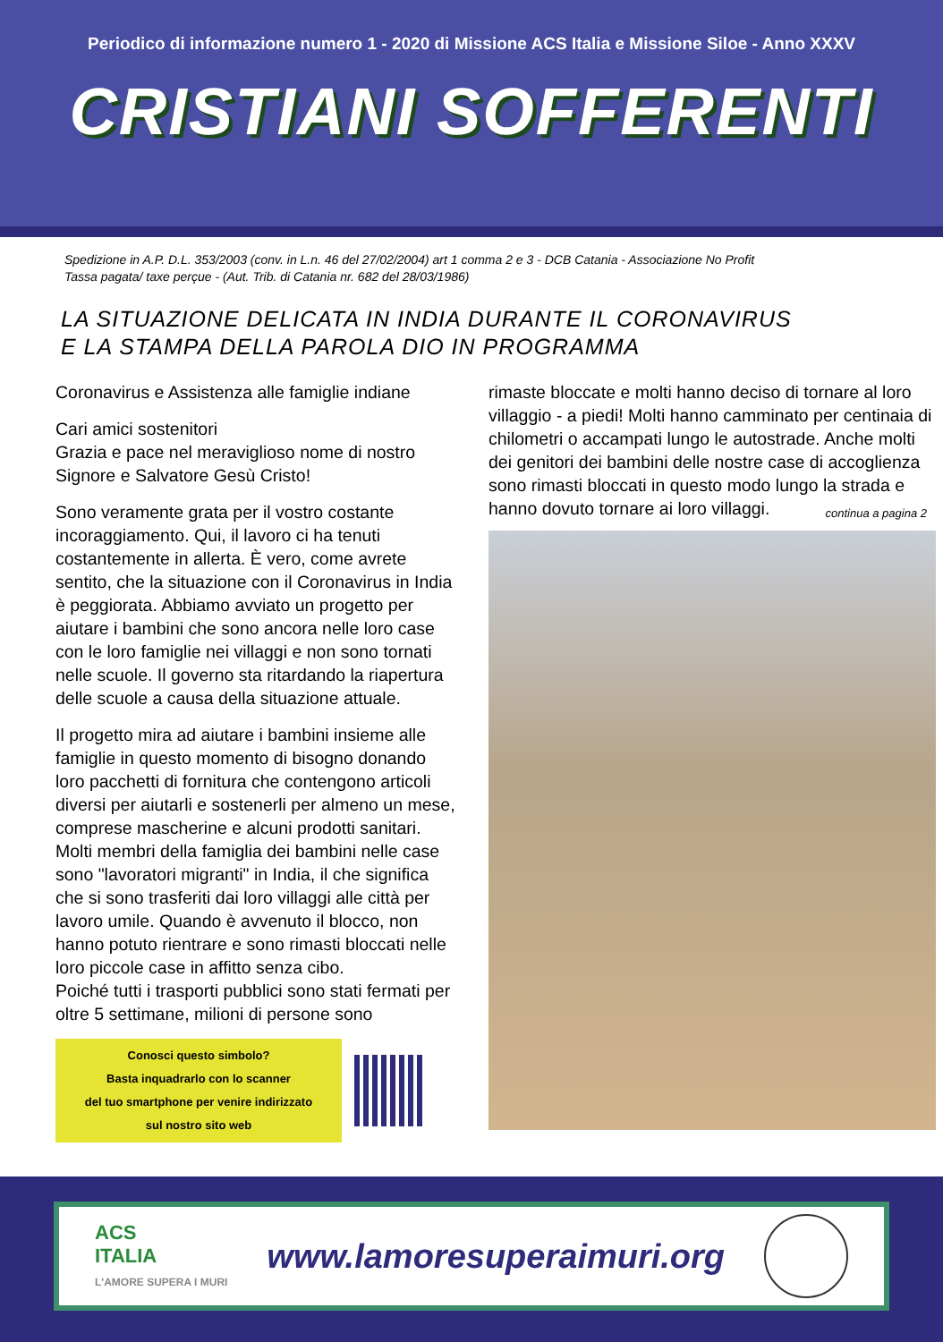Periodico di informazione numero 1 - 2020 di Missione ACS Italia e Missione Siloe - Anno XXXV
CRISTIANI SOFFERENTI
Spedizione in A.P. D.L. 353/2003 (conv. in L.n. 46 del 27/02/2004) art 1 comma 2 e 3 - DCB Catania - Associazione No Profit
Tassa pagata/ taxe perçue - (Aut. Trib. di Catania nr. 682 del 28/03/1986)
LA SITUAZIONE DELICATA IN INDIA DURANTE IL CORONAVIRUS
E LA STAMPA DELLA PAROLA DIO IN PROGRAMMA
Coronavirus e Assistenza alle famiglie indiane
Cari amici sostenitori
Grazia e pace nel meraviglioso nome di nostro Signore e Salvatore Gesù Cristo!
Sono veramente grata per il vostro costante incoraggiamento. Qui, il lavoro ci ha tenuti costantemente in allerta. È vero, come avrete sentito, che la situazione con il Coronavirus in India è peggiorata. Abbiamo avviato un progetto per aiutare i bambini che sono ancora nelle loro case con le loro famiglie nei villaggi e non sono tornati nelle scuole. Il governo sta ritardando la riapertura delle scuole a causa della situazione attuale.
Il progetto mira ad aiutare i bambini insieme alle famiglie in questo momento di bisogno donando loro pacchetti di fornitura che contengono articoli diversi per aiutarli e sostenerli per almeno un mese, comprese mascherine e alcuni prodotti sanitari. Molti membri della famiglia dei bambini nelle case sono "lavoratori migranti" in India, il che significa che si sono trasferiti dai loro villaggi alle città per lavoro umile. Quando è avvenuto il blocco, non hanno potuto rientrare e sono rimasti bloccati nelle loro piccole case in affitto senza cibo.
Poiché tutti i trasporti pubblici sono stati fermati per oltre 5 settimane, milioni di persone sono
Conosci questo simbolo?
Basta inquadrarlo con lo scanner
del tuo smartphone per venire indirizzato
sul nostro sito web
rimaste bloccate e molti hanno deciso di tornare al loro villaggio - a piedi! Molti hanno camminato per centinaia di chilometri o accampati lungo le autostrade. Anche molti dei genitori dei bambini delle nostre case di accoglienza sono rimasti bloccati in questo modo lungo la strada e hanno dovuto tornare ai loro villaggi.
continua a pagina 2
ACS
ITALIA
L'AMORE SUPERA I MURI
www.lamoresuperaimuri.org